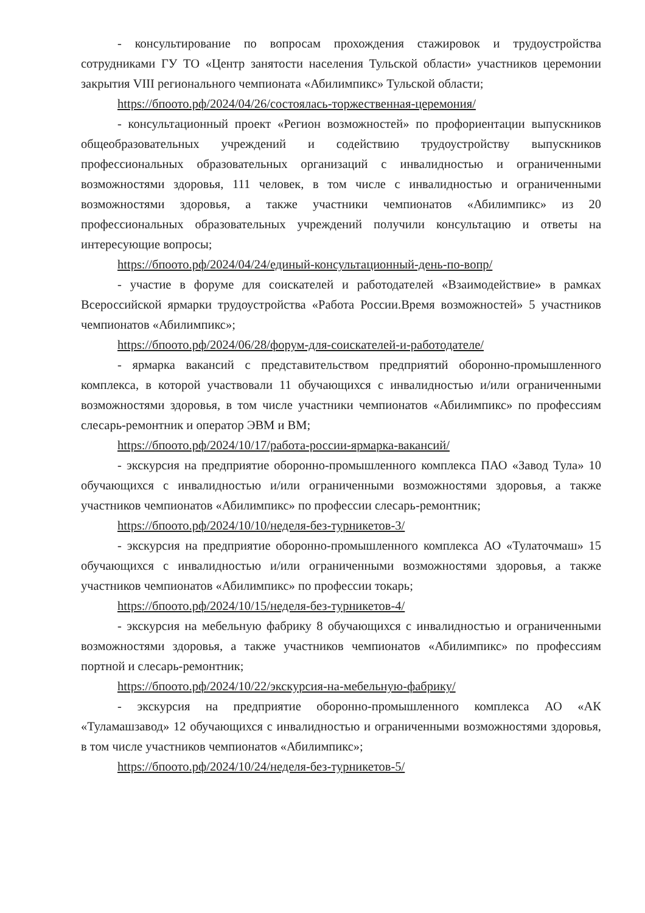- консультирование по вопросам прохождения стажировок и трудоустройства сотрудниками ГУ ТО «Центр занятости населения Тульской области» участников церемонии закрытия VIII регионального чемпионата «Абилимпикс» Тульской области;
https://бпоото.рф/2024/04/26/состоялась-торжественная-церемония/
- консультационный проект «Регион возможностей» по профориентации выпускников общеобразовательных учреждений и содействию трудоустройству выпускников профессиональных образовательных организаций с инвалидностью и ограниченными возможностями здоровья, 111 человек, в том числе с инвалидностью и ограниченными возможностями здоровья, а также участники чемпионатов «Абилимпикс» из 20 профессиональных образовательных учреждений получили консультацию и ответы на интересующие вопросы;
https://бпоото.рф/2024/04/24/единый-консультационный-день-по-вопр/
- участие в форуме для соискателей и работодателей «Взаимодействие» в рамках Всероссийской ярмарки трудоустройства «Работа России.Время возможностей» 5 участников чемпионатов «Абилимпикс»;
https://бпоото.рф/2024/06/28/форум-для-соискателей-и-работодателе/
- ярмарка вакансий с представительством предприятий оборонно-промышленного комплекса, в которой участвовали 11 обучающихся с инвалидностью и/или ограниченными возможностями здоровья, в том числе участники чемпионатов «Абилимпикс» по профессиям слесарь-ремонтник и оператор ЭВМ и ВМ;
https://бпоото.рф/2024/10/17/работа-россии-ярмарка-вакансий/
- экскурсия на предприятие оборонно-промышленного комплекса ПАО «Завод Тула» 10 обучающихся с инвалидностью и/или ограниченными возможностями здоровья, а также участников чемпионатов «Абилимпикс» по профессии слесарь-ремонтник;
https://бпоото.рф/2024/10/10/неделя-без-турникетов-3/
- экскурсия на предприятие оборонно-промышленного комплекса АО «Тулаточмаш» 15 обучающихся с инвалидностью и/или ограниченными возможностями здоровья, а также участников чемпионатов «Абилимпикс» по профессии токарь;
https://бпоото.рф/2024/10/15/неделя-без-турникетов-4/
- экскурсия на мебельную фабрику 8 обучающихся с инвалидностью и ограниченными возможностями здоровья, а также участников чемпионатов «Абилимпикс» по профессиям портной и слесарь-ремонтник;
https://бпоото.рф/2024/10/22/экскурсия-на-мебельную-фабрику/
- экскурсия на предприятие оборонно-промышленного комплекса АО «АК «Туламашзавод» 12 обучающихся с инвалидностью и ограниченными возможностями здоровья, в том числе участников чемпионатов «Абилимпикс»;
https://бпоото.рф/2024/10/24/неделя-без-турникетов-5/